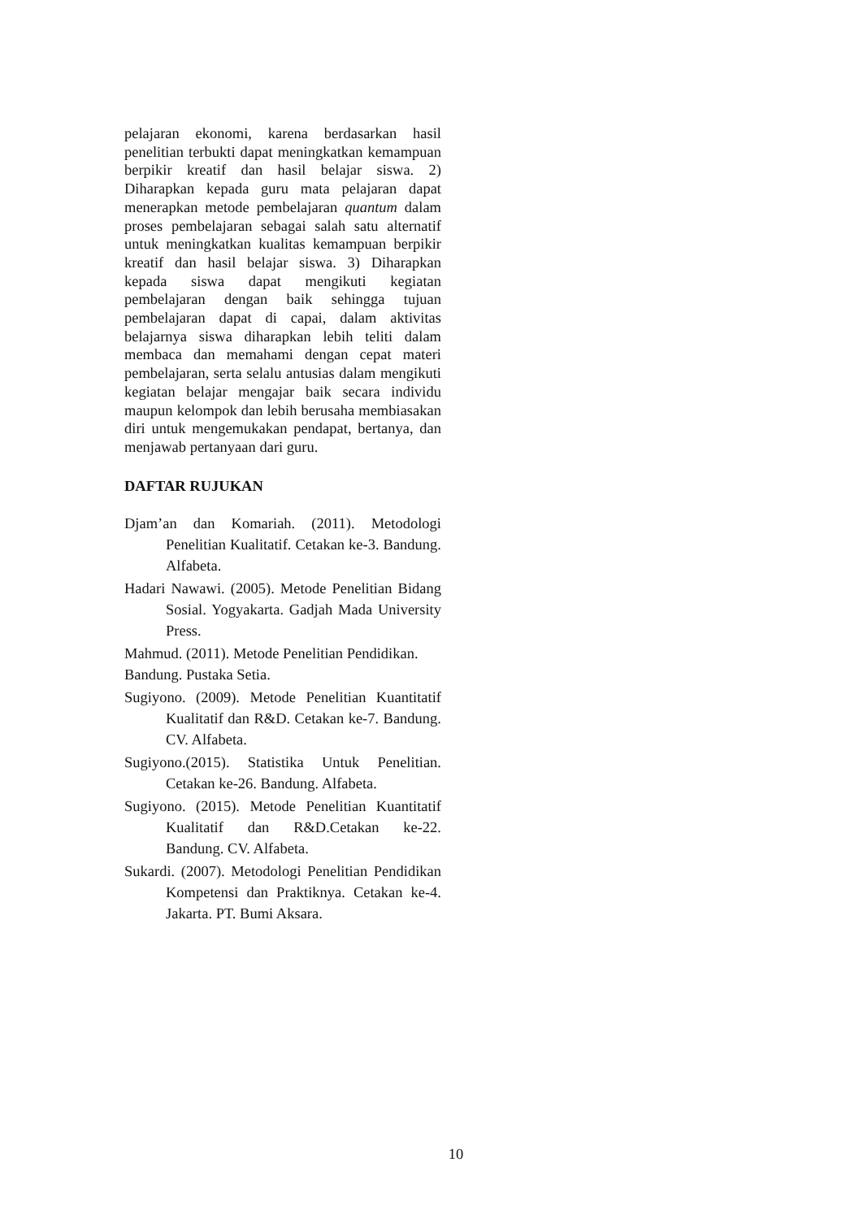pelajaran ekonomi, karena berdasarkan hasil penelitian terbukti dapat meningkatkan kemampuan berpikir kreatif dan hasil belajar siswa. 2) Diharapkan kepada guru mata pelajaran dapat menerapkan metode pembelajaran quantum dalam proses pembelajaran sebagai salah satu alternatif untuk meningkatkan kualitas kemampuan berpikir kreatif dan hasil belajar siswa. 3) Diharapkan kepada siswa dapat mengikuti kegiatan pembelajaran dengan baik sehingga tujuan pembelajaran dapat di capai, dalam aktivitas belajarnya siswa diharapkan lebih teliti dalam membaca dan memahami dengan cepat materi pembelajaran, serta selalu antusias dalam mengikuti kegiatan belajar mengajar baik secara individu maupun kelompok dan lebih berusaha membiasakan diri untuk mengemukakan pendapat, bertanya, dan menjawab pertanyaan dari guru.
DAFTAR RUJUKAN
Djam’an dan Komariah. (2011). Metodologi Penelitian Kualitatif. Cetakan ke-3. Bandung. Alfabeta.
Hadari Nawawi. (2005). Metode Penelitian Bidang Sosial. Yogyakarta. Gadjah Mada University Press.
Mahmud. (2011). Metode Penelitian Pendidikan.
Bandung. Pustaka Setia.
Sugiyono. (2009). Metode Penelitian Kuantitatif Kualitatif dan R&D. Cetakan ke-7. Bandung. CV. Alfabeta.
Sugiyono.(2015). Statistika Untuk Penelitian. Cetakan ke-26. Bandung. Alfabeta.
Sugiyono. (2015). Metode Penelitian Kuantitatif Kualitatif dan R&D.Cetakan ke-22. Bandung. CV. Alfabeta.
Sukardi. (2007). Metodologi Penelitian Pendidikan Kompetensi dan Praktiknya. Cetakan ke-4. Jakarta. PT. Bumi Aksara.
10